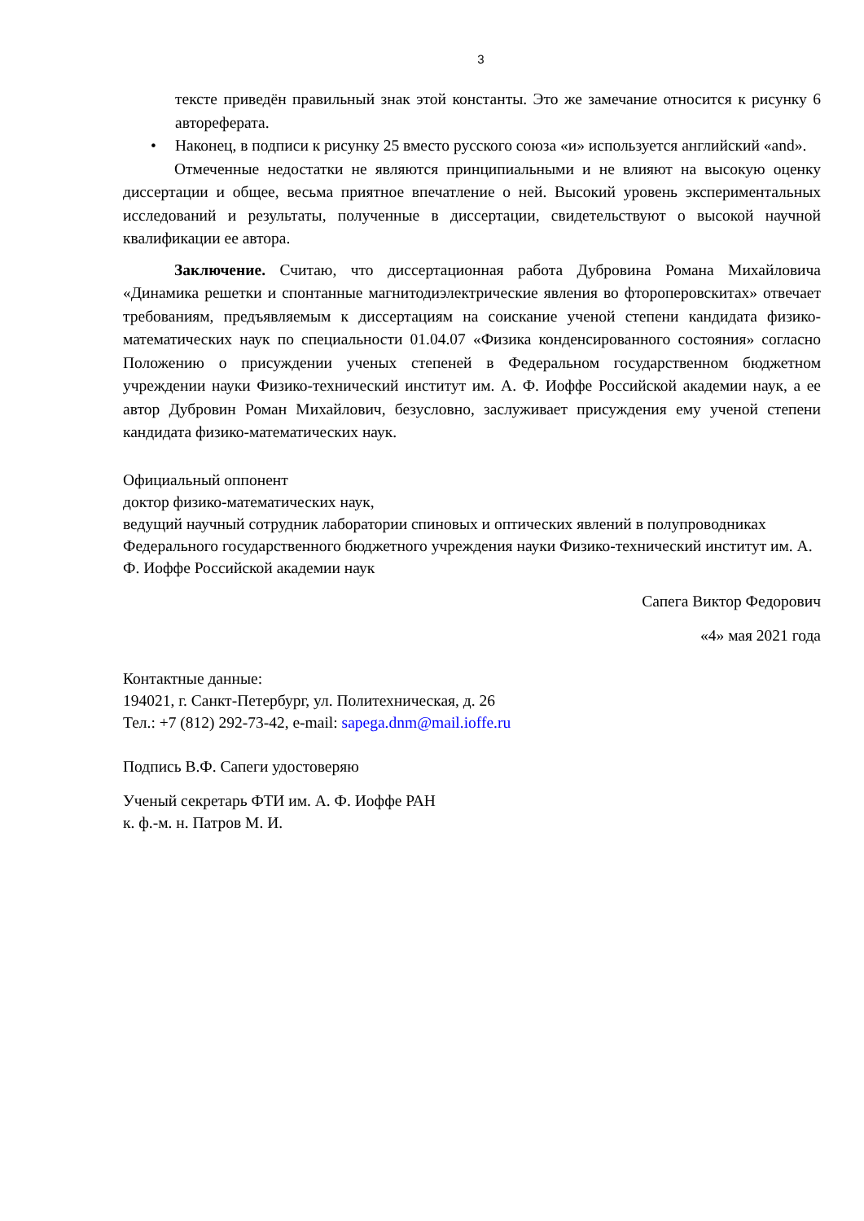3
тексте приведён правильный знак этой константы. Это же замечание относится к рисунку 6 автореферата.
• Наконец, в подписи к рисунку 25 вместо русского союза «и» используется английский «and».
Отмеченные недостатки не являются принципиальными и не влияют на высокую оценку диссертации и общее, весьма приятное впечатление о ней. Высокий уровень экспериментальных исследований и результаты, полученные в диссертации, свидетельствуют о высокой научной квалификации ее автора.
Заключение. Считаю, что диссертационная работа Дубровина Романа Михайловича «Динамика решетки и спонтанные магнитодиэлектрические явления во фтороперовскитах» отвечает требованиям, предъявляемым к диссертациям на соискание ученой степени кандидата физико-математических наук по специальности 01.04.07 «Физика конденсированного состояния» согласно Положению о присуждении ученых степеней в Федеральном государственном бюджетном учреждении науки Физико-технический институт им. А. Ф. Иоффе Российской академии наук, а ее автор Дубровин Роман Михайлович, безусловно, заслуживает присуждения ему ученой степени кандидата физико-математических наук.
Официальный оппонент
доктор физико-математических наук,
ведущий научный сотрудник лаборатории спиновых и оптических явлений в полупроводниках Федерального государственного бюджетного учреждения науки Физико-технический институт им. А. Ф. Иоффе Российской академии наук
Сапега Виктор Федорович
«4» мая 2021 года
Контактные данные:
194021, г. Санкт-Петербург, ул. Политехническая, д. 26
Тел.: +7 (812) 292-73-42, e-mail: sapega.dnm@mail.ioffe.ru
Подпись В.Ф. Сапеги удостоверяю
Ученый секретарь ФТИ им. А. Ф. Иоффе РАН
к. ф.-м. н. Патров М. И.